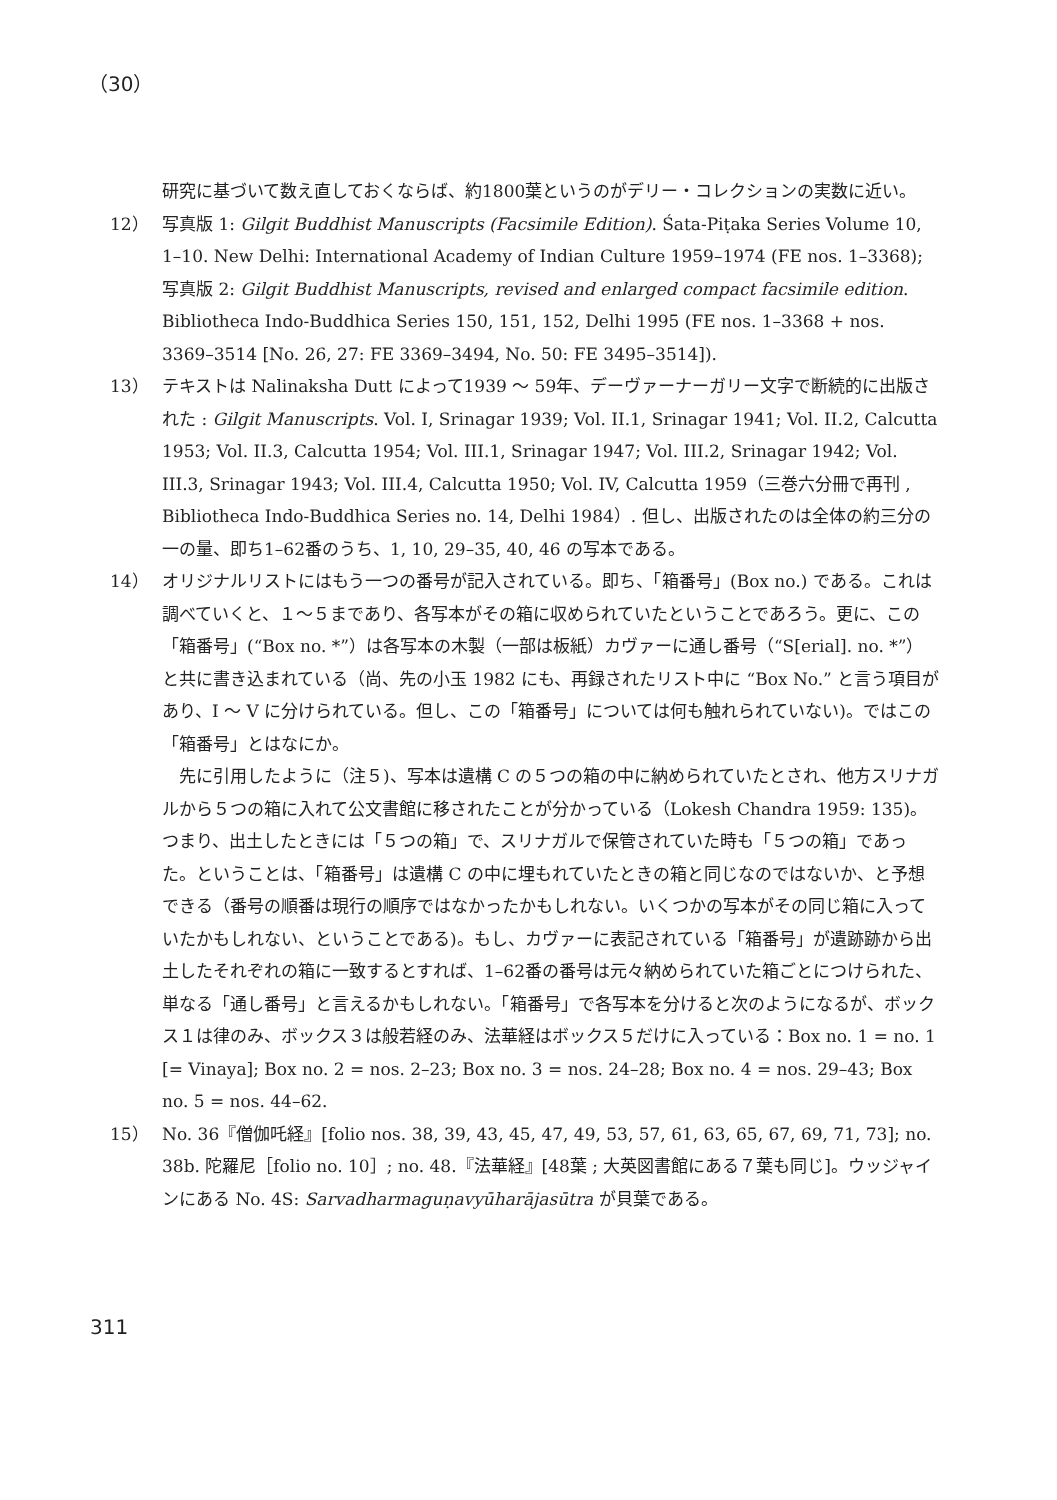（30）
研究に基づいて数え直しておくならば、約1800葉というのがデリー・コレクションの実数に近い。
12） 写真版 1: Gilgit Buddhist Manuscripts (Facsimile Edition). Śata-Piṭaka Series Volume 10, 1–10. New Delhi: International Academy of Indian Culture 1959–1974 (FE nos. 1–3368); 写真版 2: Gilgit Buddhist Manuscripts, revised and enlarged compact facsimile edition. Bibliotheca Indo-Buddhica Series 150, 151, 152, Delhi 1995 (FE nos. 1–3368 + nos. 3369–3514 [No. 26, 27: FE 3369–3494, No. 50: FE 3495–3514]).
13） テキストは Nalinaksha Dutt によって1939 ～ 59年、デーヴァーナーガリー文字で断続的に出版された : Gilgit Manuscripts. Vol. I, Srinagar 1939; Vol. II.1, Srinagar 1941; Vol. II.2, Calcutta 1953; Vol. II.3, Calcutta 1954; Vol. III.1, Srinagar 1947; Vol. III.2, Srinagar 1942; Vol. III.3, Srinagar 1943; Vol. III.4, Calcutta 1950; Vol. IV, Calcutta 1959（三巻六分冊で再刊 , Bibliotheca Indo-Buddhica Series no. 14, Delhi 1984）. 但し、出版されたのは全体の約三分の一の量、即ち1–62番のうち、1, 10, 29–35, 40, 46 の写本である。
14） オリジナルリストにはもう一つの番号が記入されている。即ち、「箱番号」(Box no.) である。これは調べていくと、１～５まであり、各写本がその箱に収められていたということであろう。更に、この「箱番号」(“Box no. *”）は各写本の木製（一部は板紙）カヴァーに通し番号（“S[erial]. no. *”）と共に書き込まれている（尚、先の小玉 1982 にも、再録されたリスト中に “Box No.” と言う項目があり、I ～ V に分けられている。但し、この「箱番号」については何も触れられていない)。ではこの「箱番号」とはなにか。
　先に引用したように（注５)、写本は遺構 C の５つの箱の中に納められていたとされ、他方スリナガルから５つの箱に入れて公文書館に移されたことが分かっている（Lokesh Chandra 1959: 135)。つまり、出土したときには「５つの箱」で、スリナガルで保管されていた時も「５つの箱」であった。ということは、「箱番号」は遺構 C の中に埋もれていたときの箱と同じなのではないか、と予想できる（番号の順番は現行の順序ではなかったかもしれない。いくつかの写本がその同じ箱に入っていたかもしれない、ということである)。もし、カヴァーに表記されている「箱番号」が遺跡跡から出土したそれぞれの箱に一致するとすれば、1–62番の番号は元々納められていた箱ごとにつけられた、単なる「通し番号」と言えるかもしれない。「箱番号」で各写本を分けると次のようになるが、ボックス１は律のみ、ボックス３は般若経のみ、法華経はボックス５だけに入っている：Box no. 1 = no. 1 [= Vinaya]; Box no. 2 = nos. 2–23; Box no. 3 = nos. 24–28; Box no. 4 = nos. 29–43; Box no. 5 = nos. 44–62.
15） No. 36『僧伽吒経』[folio nos. 38, 39, 43, 45, 47, 49, 53, 57, 61, 63, 65, 67, 69, 71, 73]; no. 38b. 陀羅尼［folio no. 10］; no. 48.『法華経』[48葉 ; 大英図書館にある７葉も同じ]。ウッジャインにある No. 4S: Sarvadharmaguṇavyūharājasūtra が貝葉である。
311